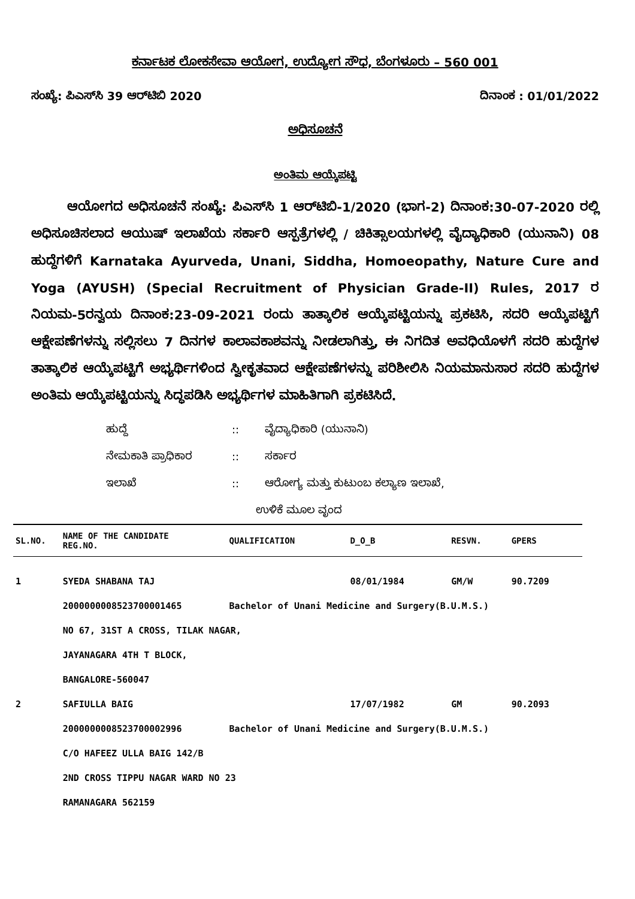ಕರ್ನಾಟಕ ಲೋಕಸೇವಾ ಆಯೋಗ, ಉದ್ಯೋಗ ಸೌಧ, ಬೆಂಗಳೂರು – 560 001
ಸಂಖ್ಯೆ: ಪಿಎಸ್‌ಸಿ 39 ಆರ್‌ಟಿಬಿ 2020 ದಿನಾಂಕ : 01/01/2022
ಅಧಿಸೂಚನೆ
ಅಂತಿಮ ಆಯ್ಕೆಪಟ್ಟಿ
ಆಯೋಗದ ಅಧಿಸೂಚನೆ ಸಂಖ್ಯೆ: ಪಿಎಸ್‌ಸಿ 1 ಆರ್‌ಟಿಬಿ-1/2020 (ಭಾಗ-2) ದಿನಾಂಕ:30-07-2020 ರಲ್ಲಿ ಅಧಿಸೂಚಿಸಲಾದ ಆಯುಷ್ ಇಲಾಖೆಯ ಸರ್ಕಾರಿ ಆಸ್ಪತ್ರೆಗಳಲ್ಲಿ / ಚಿಕಿತ್ಸಾಲಯಗಳಲ್ಲಿ ವೈದ್ಯಾಧಿಕಾರಿ (ಯುನಾನಿ) 08 ಹುದ್ದೆಗಳಿಗೆ Karnataka Ayurveda, Unani, Siddha, Homoeopathy, Nature Cure and Yoga (AYUSH) (Special Recruitment of Physician Grade-II) Rules, 2017 ರ ನಿಯಮ-5ರನ್ವಯ ದಿನಾಂಕ:23-09-2021 ರಂದು ತಾತ್ಕಾಲಿಕ ಆಯ್ಕೆಪಟ್ಟಿಯನ್ನು ಪ್ರಕಟಿಸಿ, ಸದರಿ ಆಯ್ಕೆಪಟ್ಟಿಗೆ ಆಕ್ಷೇಪಣೆಗಳನ್ನು ಸಲ್ಲಿಸಲು 7 ದಿನಗಳ ಕಾಲಾವಕಾಶವನ್ನು ನೀಡಲಾಗಿತ್ತು, ಈ ನಿಗದಿತ ಅವಧಿಯೊಳಗೆ ಸದರಿ ಹುದ್ದೆಗಳ ತಾತ್ಕಾಲಿಕ ಆಯ್ಕೆಪಟ್ಟಿಗೆ ಅಭ್ಯರ್ಥಿಗಳಿಂದ ಸ್ವೀಕೃತವಾದ ಆಕ್ಷೇಪಣೆಗಳನ್ನು ಪರಿಶೀಲಿಸಿ ನಿಯಮಾನುಸಾರ ಸದರಿ ಹುದ್ದೆಗಳ ಅಂತಿಮ ಆಯ್ಕೆಪಟ್ಟಿಯನ್ನು ಸಿದ್ಧಪಡಿಸಿ ಅಭ್ಯರ್ಥಿಗಳ ಮಾಹಿತಿಗಾಗಿ ಪ್ರಕಟಿಸಿದೆ.
ಹುದ್ದೆ:: ವೈದ್ಯಾಧಿಕಾರಿ (ಯುನಾನಿ)
ನೇಮಕಾತಿ ಪ್ರಾಧಿಕಾರ:: ಸರ್ಕಾರ
ಇಲಾಖೆ:: ಆರೋಗ್ಯ ಮತ್ತು ಕುಟುಂಬ ಕಲ್ಯಾಣ ಇಲಾಖೆ,
ಉಳಿಕೆ ಮೂಲ ವೃಂದ
| SL.NO. | NAME OF THE CANDIDATE REG.NO. | QUALIFICATION | D_O_B | RESVN. | GPERS |
| --- | --- | --- | --- | --- | --- |
| 1 | SYEDA SHABANA TAJ | | 08/01/1984 | GM/W | 90.7209 |
| | 2000000008523700001465 | Bachelor of Unani Medicine and Surgery(B.U.M.S.) | | | |
| | NO 67, 31ST A CROSS, TILAK NAGAR, | | | | |
| | JAYANAGARA 4TH T BLOCK, | | | | |
| | BANGALORE-560047 | | | | |
| 2 | SAFIULLA BAIG | | 17/07/1982 | GM | 90.2093 |
| | 2000000008523700002996 | Bachelor of Unani Medicine and Surgery(B.U.M.S.) | | | |
| | C/O HAFEEZ ULLA BAIG 142/B | | | | |
| | 2ND CROSS TIPPU NAGAR WARD NO 23 | | | | |
| | RAMANAGARA 562159 | | | | |